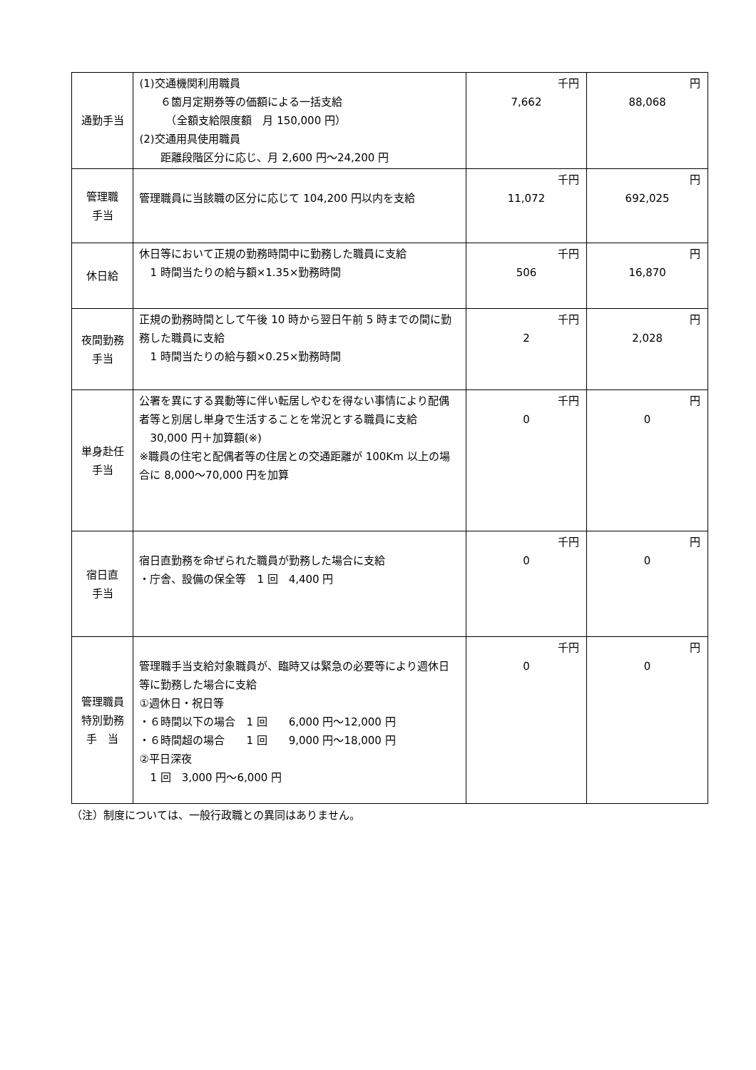| 通勤手当 | (1)交通機関利用職員 ６箇月定期券等の価額による一括支給 （全額支給限度額 月 150,000 円） (2)交通用具使用職員 距離段階区分に応じ、月 2,600 円～24,200 円 | 千円 7,662 | 円 88,068 |
| 管理職 手当 | 管理職員に当該職の区分に応じて 104,200 円以内を支給 | 千円 11,072 | 円 692,025 |
| 休日給 | 休日等において正規の勤務時間中に勤務した職員に支給 1 時間当たりの給与額×1.35×勤務時間 | 千円 506 | 円 16,870 |
| 夜間勤務 手当 | 正規の勤務時間として午後 10 時から翌日午前 5 時までの間に勤務した職員に支給 1 時間当たりの給与額×0.25×勤務時間 | 千円 2 | 円 2,028 |
| 単身赴任 手当 | 公署を異にする異動等に伴い転居しやむを得ない事情により配偶者等と別居し単身で生活することを常況とする職員に支給 30,000 円＋加算額(※) ※職員の住宅と配偶者等の住居との交通距離が 100Km 以上の場合に 8,000～70,000 円を加算 | 千円 0 | 円 0 |
| 宿日直 手当 | 宿日直勤務を命ぜられた職員が勤務した場合に支給 ・庁舎、設備の保全等 1 回 4,400 円 | 千円 0 | 円 0 |
| 管理職員 特別勤務 手 当 | 管理職手当支給対象職員が、臨時又は緊急の必要等により週休日等に勤務した場合に支給 ①週休日・祝日等 ・６時間以下の場合 1 回 6,000 円～12,000 円 ・６時間超の場合 1 回 9,000 円～18,000 円 ②平日深夜 1 回 3,000 円～6,000 円 | 千円 0 | 円 0 |
（注）制度については、一般行政職との異同はありません。